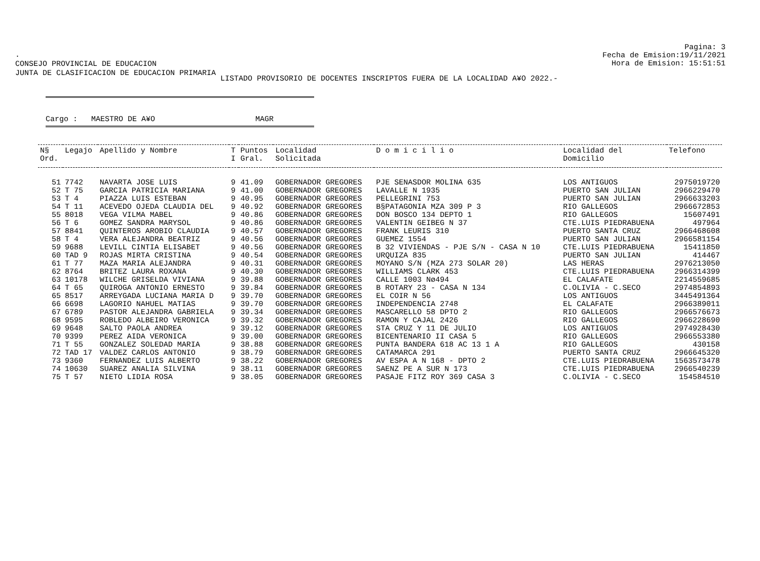.
CONSEJO PROVINCIAL DE EDUCACION
JUNTA DE CLASIFICACION DE EDUCACION PRIMARIA
Pagina: 3
Fecha de Emision:19/11/2021
Hora de Emision: 15:51:51
LISTADO PROVISORIO DE DOCENTES INSCRIPTOS FUERA DE LA LOCALIDAD A¥O 2022.-
Cargo : MAESTRO DE A¥O MAGR
| N§ Ord. | Legajo | Apellido y Nombre | T I | Puntos Gral. | Localidad Solicitada | D o m i c i l i o | Localidad del Domicilio | Telefono |
| --- | --- | --- | --- | --- | --- | --- | --- | --- |
| 51 | 7742 | NAVARTA JOSE LUIS | 9 | 41.09 | GOBERNADOR GREGORES | PJE SENASDOR MOLINA 635 | LOS ANTIGUOS | 2975019720 |
| 52 | T 75 | GARCIA PATRICIA MARIANA | 9 | 41.00 | GOBERNADOR GREGORES | LAVALLE N 1935 | PUERTO SAN JULIAN | 2966229470 |
| 53 | T 4 | PIAZZA LUIS ESTEBAN | 9 | 40.95 | GOBERNADOR GREGORES | PELLEGRINI 753 | PUERTO SAN JULIAN | 2966633203 |
| 54 | T 11 | ACEVEDO OJEDA CLAUDIA DEL | 9 | 40.92 | GOBERNADOR GREGORES | B§PATAGONIA MZA 309 P 3 | RIO GALLEGOS | 2966672853 |
| 55 | 8018 | VEGA VILMA MABEL | 9 | 40.86 | GOBERNADOR GREGORES | DON BOSCO 134 DEPTO 1 | RIO GALLEGOS | 15607491 |
| 56 | T 6 | GOMEZ SANDRA MARYSOL | 9 | 40.86 | GOBERNADOR GREGORES | VALENTIN GEIBEG N 37 | CTE.LUIS PIEDRABUENA | 497964 |
| 57 | 8841 | QUINTEROS AROBIO CLAUDIA | 9 | 40.57 | GOBERNADOR GREGORES | FRANK LEURIS 310 | PUERTO SANTA CRUZ | 2966468608 |
| 58 | T 4 | VERA ALEJANDRA BEATRIZ | 9 | 40.56 | GOBERNADOR GREGORES | GUEMEZ 1554 | PUERTO SAN JULIAN | 2966581154 |
| 59 | 9688 | LEVILL CINTIA ELISABET | 9 | 40.56 | GOBERNADOR GREGORES | B 32 VIVIENDAS - PJE S/N - CASA N 10 | CTE.LUIS PIEDRABUENA | 15411850 |
| 60 | TAD 9 | ROJAS MIRTA CRISTINA | 9 | 40.54 | GOBERNADOR GREGORES | URQUIZA 835 | PUERTO SAN JULIAN | 414467 |
| 61 | T 77 | MAZA MARIA ALEJANDRA | 9 | 40.31 | GOBERNADOR GREGORES | MOYANO S/N (MZA 273 SOLAR 20) | LAS HERAS | 2976213050 |
| 62 | 8764 | BRITEZ LAURA ROXANA | 9 | 40.30 | GOBERNADOR GREGORES | WILLIAMS CLARK 453 | CTE.LUIS PIEDRABUENA | 2966314399 |
| 63 | 10178 | WILCHE GRISELDA VIVIANA | 9 | 39.88 | GOBERNADOR GREGORES | CALLE 1003 Nø494 | EL CALAFATE | 2214559685 |
| 64 | T 65 | QUIROGA ANTONIO ERNESTO | 9 | 39.84 | GOBERNADOR GREGORES | B ROTARY 23 - CASA N 134 | C.OLIVIA - C.SECO | 2974854893 |
| 65 | 8517 | ARREYGADA LUCIANA MARIA D | 9 | 39.70 | GOBERNADOR GREGORES | EL COIR N 56 | LOS ANTIGUOS | 3445491364 |
| 66 | 6698 | LAGORIO NAHUEL MATIAS | 9 | 39.70 | GOBERNADOR GREGORES | INDEPENDENCIA 2748 | EL CALAFATE | 2966389011 |
| 67 | 6789 | PASTOR ALEJANDRA GABRIELA | 9 | 39.34 | GOBERNADOR GREGORES | MASCARELLO 58 DPTO 2 | RIO GALLEGOS | 2966576673 |
| 68 | 9595 | ROBLEDO ALBEIRO VERONICA | 9 | 39.32 | GOBERNADOR GREGORES | RAMON Y CAJAL 2426 | RIO GALLEGOS | 2966228690 |
| 69 | 9648 | SALTO PAOLA ANDREA | 9 | 39.12 | GOBERNADOR GREGORES | STA CRUZ Y 11 DE JULIO | LOS ANTIGUOS | 2974928430 |
| 70 | 9399 | PEREZ AIDA VERONICA | 9 | 39.00 | GOBERNADOR GREGORES | BICENTENARIO II CASA 5 | RIO GALLEGOS | 2966553380 |
| 71 | T 55 | GONZALEZ SOLEDAD MARIA | 9 | 38.88 | GOBERNADOR GREGORES | PUNTA BANDERA 618 AC 13 1 A | RIO GALLEGOS | 430158 |
| 72 | TAD 17 | VALDEZ CARLOS ANTONIO | 9 | 38.79 | GOBERNADOR GREGORES | CATAMARCA 291 | PUERTO SANTA CRUZ | 2966645320 |
| 73 | 9360 | FERNANDEZ LUIS ALBERTO | 9 | 38.22 | GOBERNADOR GREGORES | AV ESPA A N 168 - DPTO 2 | CTE.LUIS PIEDRABUENA | 1563573478 |
| 74 | 10630 | SUAREZ ANALIA SILVINA | 9 | 38.11 | GOBERNADOR GREGORES | SAENZ PE A SUR N 173 | CTE.LUIS PIEDRABUENA | 2966540239 |
| 75 | T 57 | NIETO LIDIA ROSA | 9 | 38.05 | GOBERNADOR GREGORES | PASAJE FITZ ROY 369 CASA 3 | C.OLIVIA - C.SECO | 154584510 |